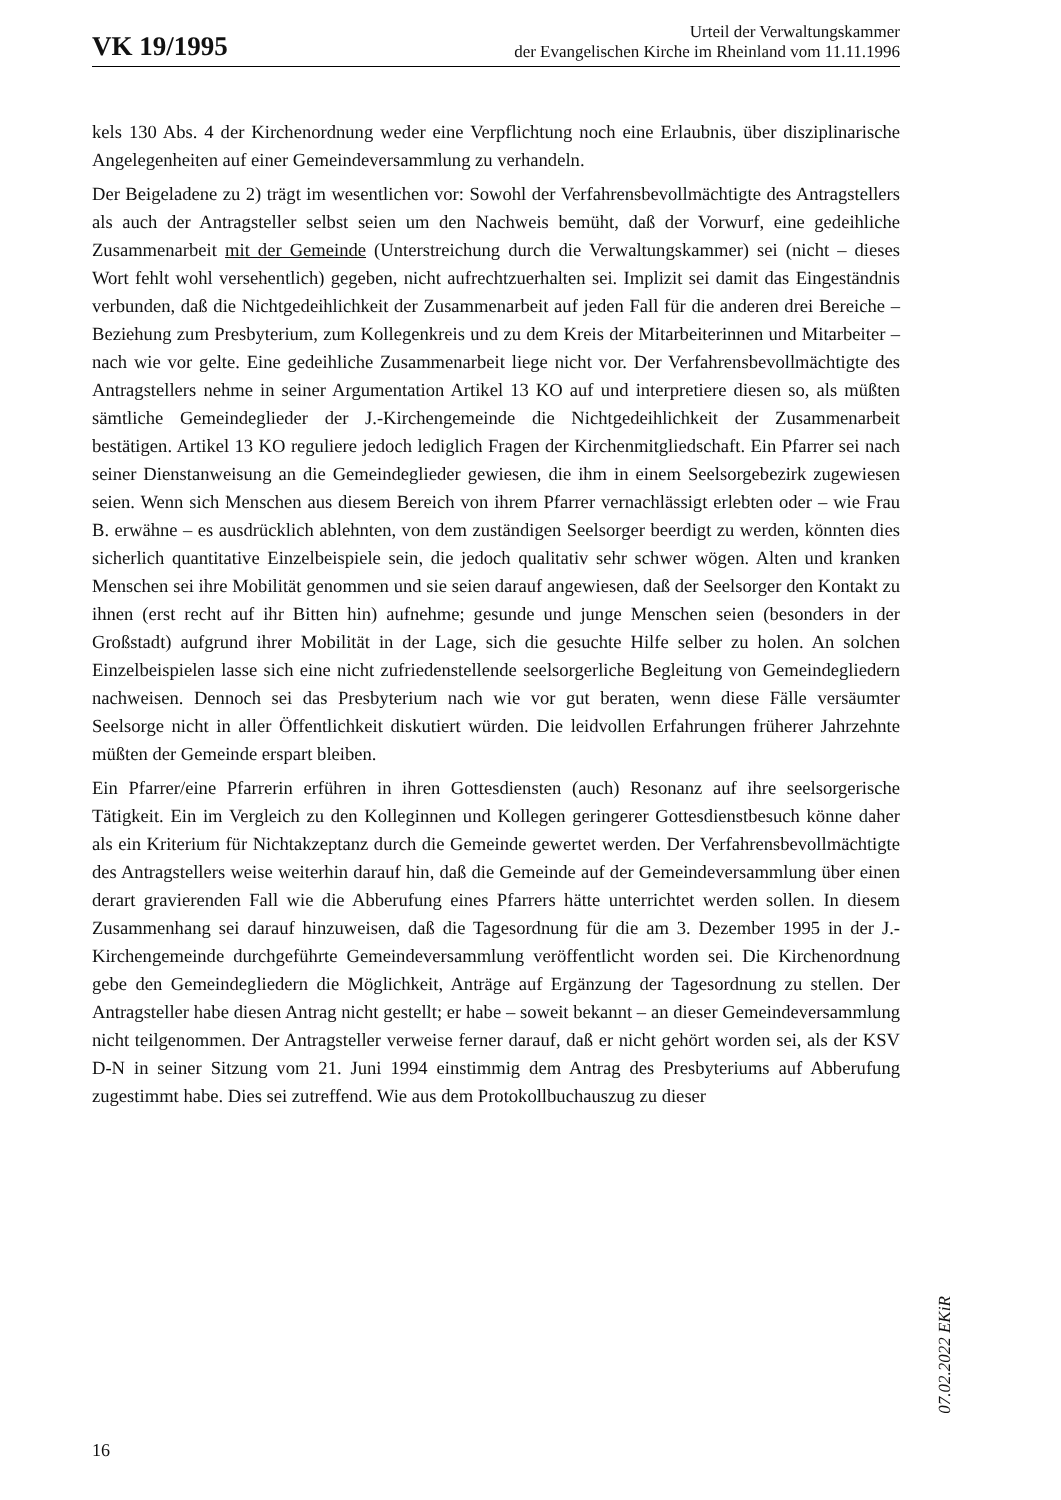VK 19/1995
Urteil der Verwaltungskammer
der Evangelischen Kirche im Rheinland vom 11.11.1996
kels 130 Abs. 4 der Kirchenordnung weder eine Verpflichtung noch eine Erlaubnis, über disziplinarische Angelegenheiten auf einer Gemeindeversammlung zu verhandeln.
Der Beigeladene zu 2) trägt im wesentlichen vor: Sowohl der Verfahrensbevollmächtigte des Antragstellers als auch der Antragsteller selbst seien um den Nachweis bemüht, daß der Vorwurf, eine gedeihliche Zusammenarbeit mit der Gemeinde (Unterstreichung durch die Verwaltungskammer) sei (nicht – dieses Wort fehlt wohl versehentlich) gegeben, nicht aufrechtzuerhalten sei. Implizit sei damit das Eingeständnis verbunden, daß die Nichtgedeihlichkeit der Zusammenarbeit auf jeden Fall für die anderen drei Bereiche – Beziehung zum Presbyterium, zum Kollegenkreis und zu dem Kreis der Mitarbeiterinnen und Mitarbeiter – nach wie vor gelte. Eine gedeihliche Zusammenarbeit liege nicht vor. Der Verfahrensbevollmächtigte des Antragstellers nehme in seiner Argumentation Artikel 13 KO auf und interpretiere diesen so, als müßten sämtliche Gemeindeglieder der J.-Kirchengemeinde die Nichtgedeihlichkeit der Zusammenarbeit bestätigen. Artikel 13 KO reguliere jedoch lediglich Fragen der Kirchenmitgliedschaft. Ein Pfarrer sei nach seiner Dienstanweisung an die Gemeindeglieder gewiesen, die ihm in einem Seelsorgebezirk zugewiesen seien. Wenn sich Menschen aus diesem Bereich von ihrem Pfarrer vernachlässigt erlebten oder – wie Frau B. erwähne – es ausdrücklich ablehnten, von dem zuständigen Seelsorger beerdigt zu werden, könnten dies sicherlich quantitative Einzelbeispiele sein, die jedoch qualitativ sehr schwer wögen. Alten und kranken Menschen sei ihre Mobilität genommen und sie seien darauf angewiesen, daß der Seelsorger den Kontakt zu ihnen (erst recht auf ihr Bitten hin) aufnehme; gesunde und junge Menschen seien (besonders in der Großstadt) aufgrund ihrer Mobilität in der Lage, sich die gesuchte Hilfe selber zu holen. An solchen Einzelbeispielen lasse sich eine nicht zufriedenstellende seelsorgerliche Begleitung von Gemeindegliedern nachweisen. Dennoch sei das Presbyterium nach wie vor gut beraten, wenn diese Fälle versäumter Seelsorge nicht in aller Öffentlichkeit diskutiert würden. Die leidvollen Erfahrungen früherer Jahrzehnte müßten der Gemeinde erspart bleiben.
Ein Pfarrer/eine Pfarrerin erführen in ihren Gottesdiensten (auch) Resonanz auf ihre seelsorgerische Tätigkeit. Ein im Vergleich zu den Kolleginnen und Kollegen geringerer Gottesdienstbesuch könne daher als ein Kriterium für Nichtakzeptanz durch die Gemeinde gewertet werden. Der Verfahrensbevollmächtigte des Antragstellers weise weiterhin darauf hin, daß die Gemeinde auf der Gemeindeversammlung über einen derart gravierenden Fall wie die Abberufung eines Pfarrers hätte unterrichtet werden sollen. In diesem Zusammenhang sei darauf hinzuweisen, daß die Tagesordnung für die am 3. Dezember 1995 in der J.-Kirchengemeinde durchgeführte Gemeindeversammlung veröffentlicht worden sei. Die Kirchenordnung gebe den Gemeindegliedern die Möglichkeit, Anträge auf Ergänzung der Tagesordnung zu stellen. Der Antragsteller habe diesen Antrag nicht gestellt; er habe – soweit bekannt – an dieser Gemeindeversammlung nicht teilgenommen. Der Antragsteller verweise ferner darauf, daß er nicht gehört worden sei, als der KSV D-N in seiner Sitzung vom 21. Juni 1994 einstimmig dem Antrag des Presbyteriums auf Abberufung zugestimmt habe. Dies sei zutreffend. Wie aus dem Protokollbuchauszug zu dieser
16
07.02.2022 EKiR